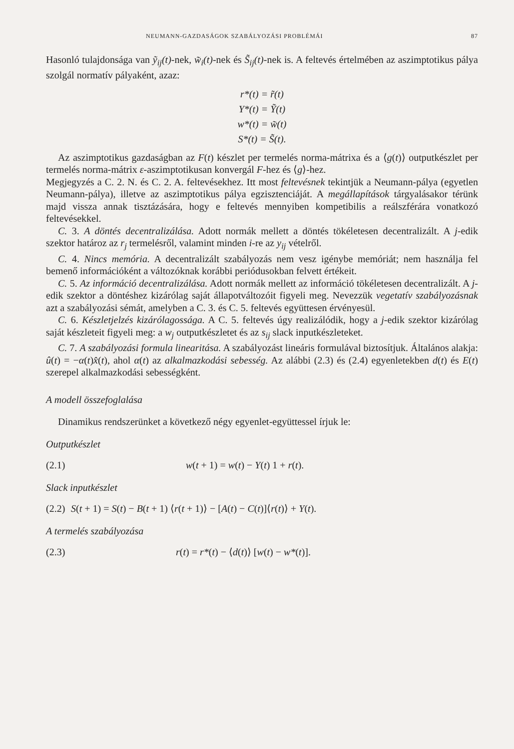NEUMANN-GAZDASÁGOK SZABÁLYOZÁSI PROBLÉMÁI 87
Hasonló tulajdonsága van ỹ<sub>ij</sub>(t)-nek, w̃<sub>i</sub>(t)-nek és S̃<sub>ij</sub>(t)-nek is. A feltevés értelmében az aszimptotikus pálya szolgál normatív pályaként, azaz:
r*(t) = r̃(t)
Y*(t) = Ỹ(t)
w*(t) = w̃(t)
S*(t) = S̃(t).
Az aszimptotikus gazdaságban az F(t) készlet per termelés norma-mátrixa és a ⟨g(t)⟩ outputkészlet per termelés norma-mátrix ε-aszimptotikusan konvergál F-hez és ⟨g⟩-hez.
Megjegyzés a C. 2. N. és C. 2. A. feltevésekhez. Itt most feltevésnek tekintjük a Neumann-pálya (egyetlen Neumann-pálya), illetve az aszimptotikus pálya egzisztenciáját. A megállapítások tárgyalásakor térünk majd vissza annak tisztázására, hogy e feltevés mennyiben kompetibilis a reálszférára vonatkozó feltevésekkel.
C. 3. A döntés decentralizálása. Adott normák mellett a döntés tökéletesen decentralizált. A j-edik szektor határoz az r<sub>j</sub> termelésről, valamint minden i-re az y<sub>ij</sub> vételről.
C. 4. Nincs memória. A decentralizált szabályozás nem vesz igénybe memóriát; nem használja fel bemenő információként a változóknak korábbi periódusokban felvett értékeit.
C. 5. Az információ decentralizálása. Adott normák mellett az információ tökéletesen decentralizált. A j-edik szektor a döntéshez kizárólag saját állapotváltozóit figyeli meg. Nevezzük vegetatív szabályozásnak azt a szabályozási sémát, amelyben a C. 3. és C. 5. feltevés együttesen érvényesül.
C. 6. Készletjelzés kizárólagossága. A C. 5. feltevés úgy realizálódik, hogy a j-edik szektor kizárólag saját készleteit figyeli meg: a w<sub>j</sub> outputkészletet és az s<sub>ij</sub> slack inputkészleteket.
C. 7. A szabályozási formula linearitása. A szabályozást lineáris formulával biztosítjuk. Általános alakja: û(t) = −α(t)x̂(t), ahol α(t) az alkalmazkodási sebesség. Az alábbi (2.3) és (2.4) egyenletekben d(t) és E(t) szerepel alkalmazkodási sebességként.
A modell összefoglalása
Dinamikus rendszerünket a következő négy egyenlet-együttessel írjuk le:
Outputkészlet
(2.1) w(t + 1) = w(t) − Y(t) 1 + r(t).
Slack inputkészlet
(2.2) S(t + 1) = S(t) − B(t + 1) ⟨r(t + 1)⟩ − [A(t) − C(t)]⟨r(t)⟩ + Y(t).
A termelés szabályozása
(2.3) r(t) = r*(t) − ⟨d(t)⟩ [w(t) − w*(t)].